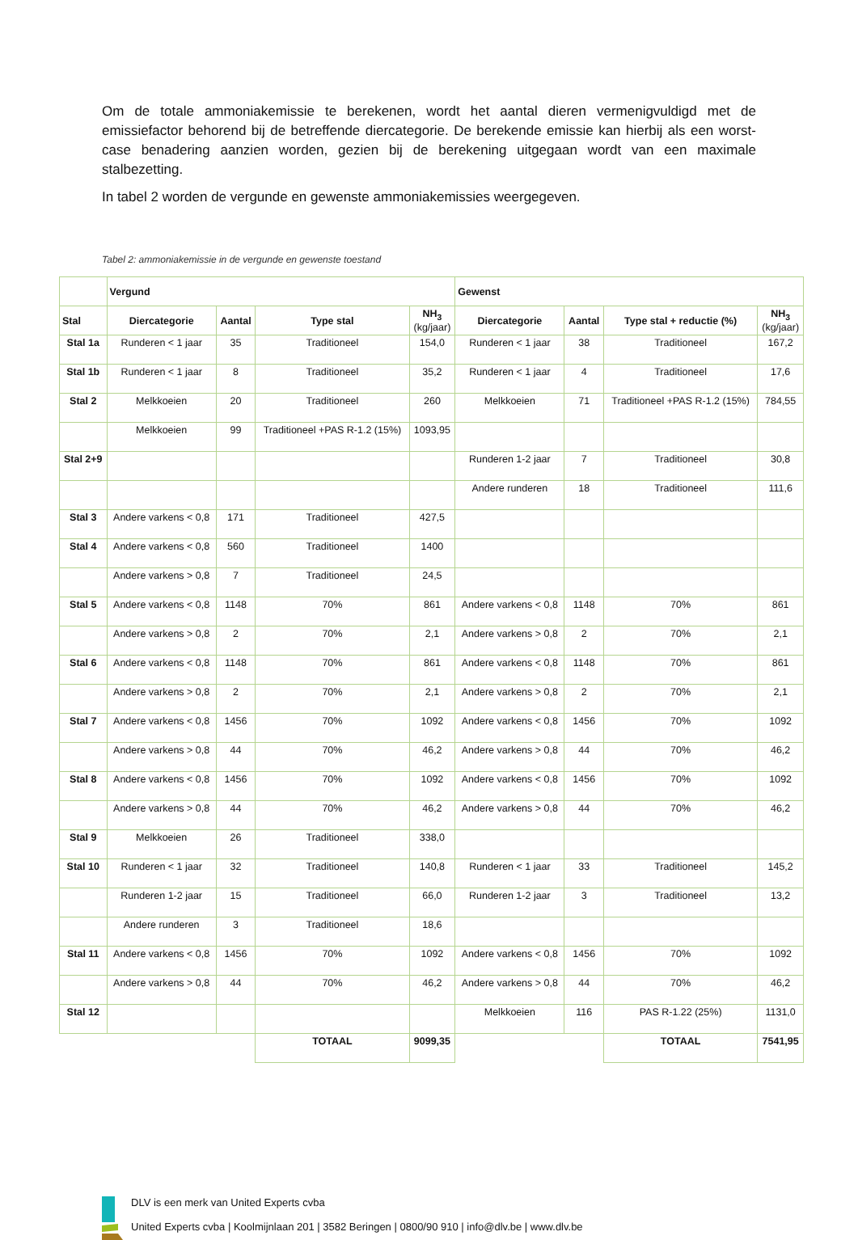Om de totale ammoniakemissie te berekenen, wordt het aantal dieren vermenigvuldigd met de emissiefactor behorend bij de betreffende diercategorie. De berekende emissie kan hierbij als een worst-case benadering aanzien worden, gezien bij de berekening uitgegaan wordt van een maximale stalbezetting.
In tabel 2 worden de vergunde en gewenste ammoniakemissies weergegeven.
Tabel 2: ammoniakemissie in de vergunde en gewenste toestand
| | Vergund | | | | Gewenst | | | |
| --- | --- | --- | --- | --- | --- | --- | --- | --- |
| Stal | Diercategorie | Aantal | Type stal | NH<sub>3</sub> (kg/jaar) | Diercategorie | Aantal | Type stal + reductie (%) | NH<sub>3</sub> (kg/jaar) |
| Stal 1a | Runderen < 1 jaar | 35 | Traditioneel | 154,0 | Runderen < 1 jaar | 38 | Traditioneel | 167,2 |
| Stal 1b | Runderen < 1 jaar | 8 | Traditioneel | 35,2 | Runderen < 1 jaar | 4 | Traditioneel | 17,6 |
| Stal 2 | Melkkoeien | 20 | Traditioneel | 260 | Melkkoeien | 71 | Traditioneel +PAS R-1.2 (15%) | 784,55 |
| | Melkkoeien | 99 | Traditioneel +PAS R-1.2 (15%) | 1093,95 | | | | |
| Stal 2+9 | | | | | Runderen 1-2 jaar | 7 | Traditioneel | 30,8 |
| | | | | | Andere runderen | 18 | Traditioneel | 111,6 |
| Stal 3 | Andere varkens < 0,8 | 171 | Traditioneel | 427,5 | | | | |
| Stal 4 | Andere varkens < 0,8 | 560 | Traditioneel | 1400 | | | | |
| | Andere varkens > 0,8 | 7 | Traditioneel | 24,5 | | | | |
| Stal 5 | Andere varkens < 0,8 | 1148 | 70% | 861 | Andere varkens < 0,8 | 1148 | 70% | 861 |
| | Andere varkens > 0,8 | 2 | 70% | 2,1 | Andere varkens > 0,8 | 2 | 70% | 2,1 |
| Stal 6 | Andere varkens < 0,8 | 1148 | 70% | 861 | Andere varkens < 0,8 | 1148 | 70% | 861 |
| | Andere varkens > 0,8 | 2 | 70% | 2,1 | Andere varkens > 0,8 | 2 | 70% | 2,1 |
| Stal 7 | Andere varkens < 0,8 | 1456 | 70% | 1092 | Andere varkens < 0,8 | 1456 | 70% | 1092 |
| | Andere varkens > 0,8 | 44 | 70% | 46,2 | Andere varkens > 0,8 | 44 | 70% | 46,2 |
| Stal 8 | Andere varkens < 0,8 | 1456 | 70% | 1092 | Andere varkens < 0,8 | 1456 | 70% | 1092 |
| | Andere varkens > 0,8 | 44 | 70% | 46,2 | Andere varkens > 0,8 | 44 | 70% | 46,2 |
| Stal 9 | Melkkoeien | 26 | Traditioneel | 338,0 | | | | |
| Stal 10 | Runderen < 1 jaar | 32 | Traditioneel | 140,8 | Runderen < 1 jaar | 33 | Traditioneel | 145,2 |
| | Runderen 1-2 jaar | 15 | Traditioneel | 66,0 | Runderen 1-2 jaar | 3 | Traditioneel | 13,2 |
| | Andere runderen | 3 | Traditioneel | 18,6 | | | | |
| Stal 11 | Andere varkens < 0,8 | 1456 | 70% | 1092 | Andere varkens < 0,8 | 1456 | 70% | 1092 |
| | Andere varkens > 0,8 | 44 | 70% | 46,2 | Andere varkens > 0,8 | 44 | 70% | 46,2 |
| Stal 12 | | | | | Melkkoeien | 116 | PAS R-1.22 (25%) | 1131,0 |
| | | | TOTAAL | 9099,35 | | | TOTAAL | 7541,95 |
DLV is een merk van United Experts cvba
United Experts cvba | Koolmijnlaan 201 | 3582 Beringen | 0800/90 910 | info@dlv.be | www.dlv.be